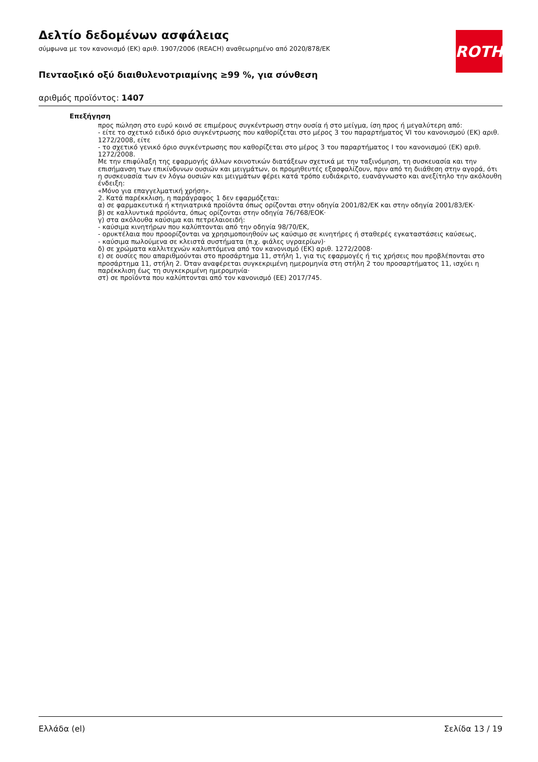ROTH
Δελτίο δεδομένων ασφάλειας
σύμφωνα με τον κανονισμό (ΕΚ) αριθ. 1907/2006 (REACH) αναθεωρημένο από 2020/878/ΕΚ
Πενταοξικό οξύ διαιθυλενοτριαμίνης ≥99 %, για σύνθεση
αριθμός προϊόντος: 1407
Επεξήγηση
προς πώληση στο ευρύ κοινό σε επιμέρους συγκέντρωση στην ουσία ή στο μείγμα, ίση προς ή μεγαλύτερη από:
- είτε το σχετικό ειδικό όριο συγκέντρωσης που καθορίζεται στο μέρος 3 του παραρτήματος VI του κανονισμού (ΕΚ) αριθ. 1272/2008, είτε
- το σχετικό γενικό όριο συγκέντρωσης που καθορίζεται στο μέρος 3 του παραρτήματος I του κανονισμού (ΕΚ) αριθ. 1272/2008.
Με την επιφύλαξη της εφαρμογής άλλων κοινοτικών διατάξεων σχετικά με την ταξινόμηση, τη συσκευασία και την επισήμανση των επικίνδυνων ουσιών και μειγμάτων, οι προμηθευτές εξασφαλίζουν, πριν από τη διιάθεση στην αγορά, ότι η συσκευασία των εν λόγω ουσιών και μειγμάτων φέρει κατά τρόπο ευδιάκριτο, ευανάγνωστο και ανεξίτηλο την ακόλουθη ένδειξη:
«Μόνο για επαγγελματική χρήση».
2. Κατά παρέκκλιση, η παράγραφος 1 δεν εφαρμόζεται:
α) σε φαρμακευτικά ή κτηνιατρικά προϊόντα όπως ορίζονται στην οδηγία 2001/82/ΕΚ και στην οδηγία 2001/83/ΕΚ·
β) σε καλλυντικά προϊόντα, όπως ορίζονται στην οδηγία 76/768/ΕΟΚ·
γ) στα ακόλουθα καύσιμα και πετρελαιοειδή:
- καύσιμα κινητήρων που καλύπτονται από την οδηγία 98/70/ΕΚ,
- ορυκτέλαια που προορίζονται να χρησιμοποιηθούν ως καύσιμο σε κινητήρες ή σταθερές εγκαταστάσεις καύσεως,
- καύσιμα πωλούμενα σε κλειστά συστήματα (π.χ. φιάλες υγραερίων)·
δ) σε χρώματα καλλιτεχνών καλυπτόμενα από τον κανονισμό (ΕΚ) αριθ. 1272/2008·
ε) σε ουσίες που απαριθμούνται στο προσάρτημα 11, στήλη 1, για τις εφαρμογές ή τις χρήσεις που προβλέπονται στο προσάρτημα 11, στήλη 2. Όταν αναφέρεται συγκεκριμένη ημερομηνία στη στήλη 2 του προσαρτήματος 11, ισχύει η παρέκκλιση έως τη συγκεκριμένη ημερομηνία·
στ) σε προϊόντα που καλύπτονται από τον κανονισμό (ΕΕ) 2017/745.
Ελλάδα (el) Σελίδα 13 / 19